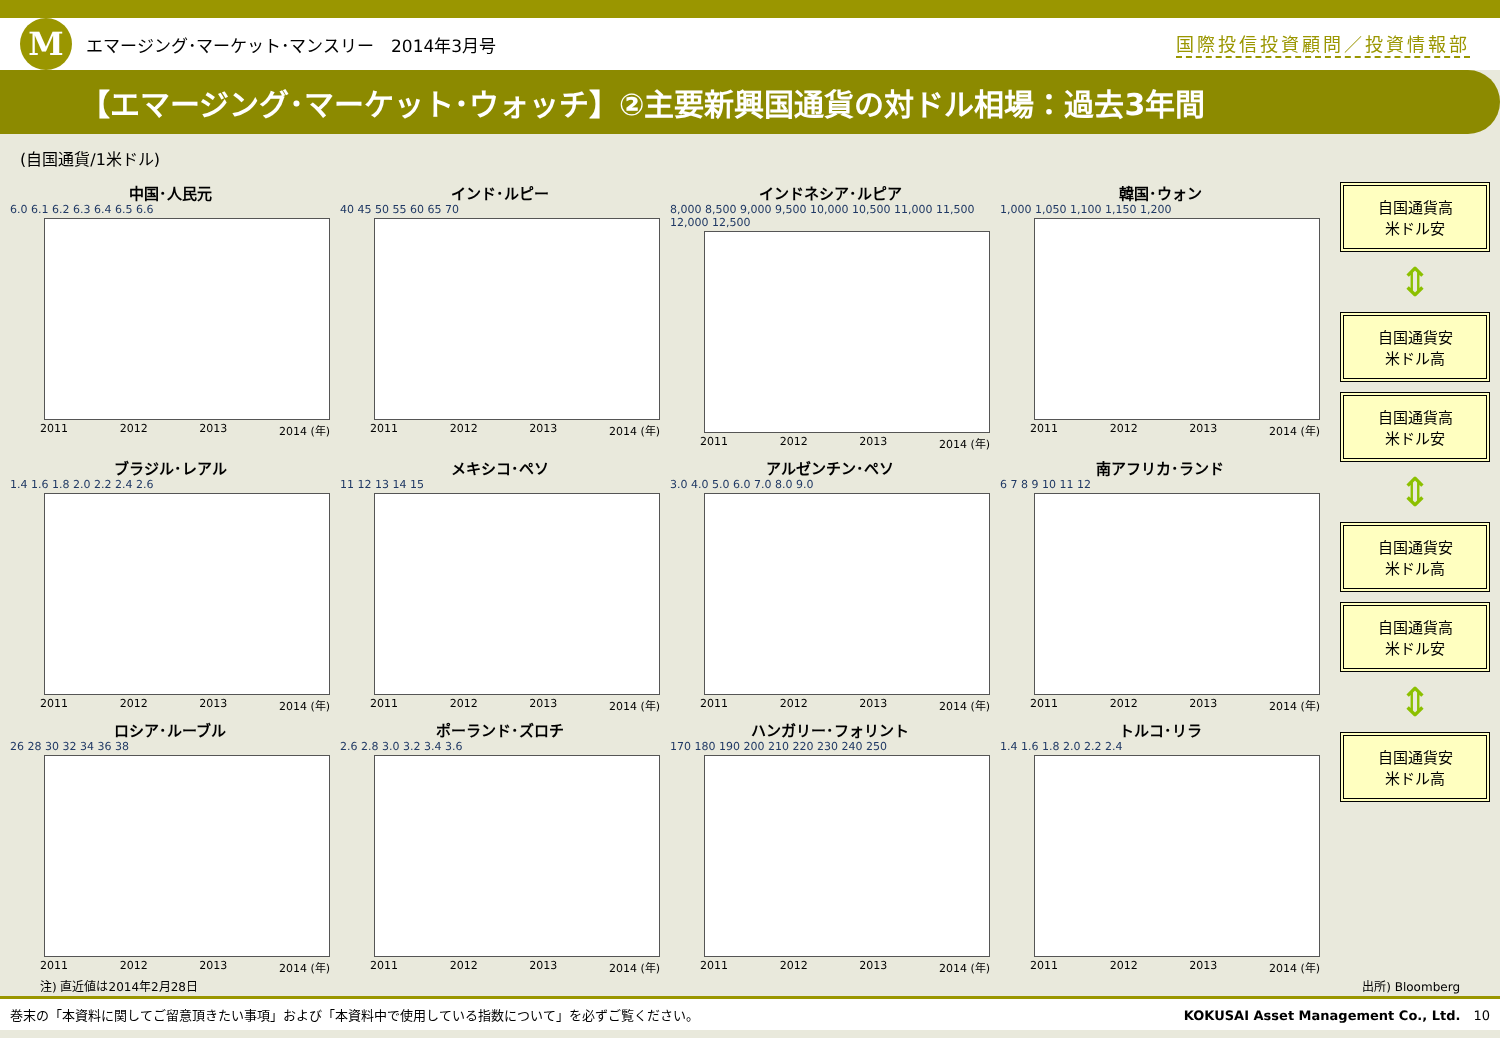M
エマージング･マーケット･マンスリー　2014年3月号
国際投信投資顧問／投資情報部
【エマージング･マーケット･ウォッチ】②主要新興国通貨の対ドル相場：過去3年間
(自国通貨/1米ドル)
中国･人民元
6.0 6.1 6.2 6.3 6.4 6.5 6.6
2011 2012 2013 2014 (年)
インド･ルピー
40 45 50 55 60 65 70
2011 2012 2013 2014 (年)
インドネシア･ルピア
8,000 8,500 9,000 9,500 10,000 10,500 11,000 11,500 12,000 12,500
2011 2012 2013 2014 (年)
韓国･ウォン
1,000 1,050 1,100 1,150 1,200
2011 2012 2013 2014 (年)
ブラジル･レアル
1.4 1.6 1.8 2.0 2.2 2.4 2.6
2011 2012 2013 2014 (年)
メキシコ･ペソ
11 12 13 14 15
2011 2012 2013 2014 (年)
アルゼンチン･ペソ
3.0 4.0 5.0 6.0 7.0 8.0 9.0
2011 2012 2013 2014 (年)
南アフリカ･ランド
6 7 8 9 10 11 12
2011 2012 2013 2014 (年)
ロシア･ルーブル
26 28 30 32 34 36 38
2011 2012 2013 2014 (年)
ポーランド･ズロチ
2.6 2.8 3.0 3.2 3.4 3.6
2011 2012 2013 2014 (年)
ハンガリー･フォリント
170 180 190 200 210 220 230 240 250
2011 2012 2013 2014 (年)
トルコ･リラ
1.4 1.6 1.8 2.0 2.2 2.4
2011 2012 2013 2014 (年)
自国通貨高
米ドル安
⇕
自国通貨安
米ドル高
自国通貨高
米ドル安
⇕
自国通貨安
米ドル高
自国通貨高
米ドル安
⇕
自国通貨安
米ドル高
注) 直近値は2014年2月28日 出所) Bloomberg
巻末の「本資料に関してご留意頂きたい事項」および「本資料中で使用している指数について」を必ずご覧ください。 KOKUSAI Asset Management Co., Ltd.　10